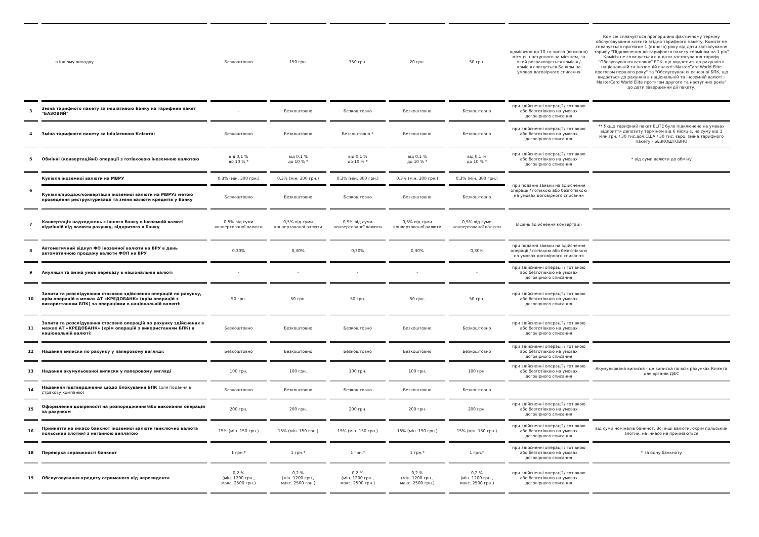| | в іншому випадку | Безкоштовно | 150 грн. | 750 грн. | 20 грн. | 50 грн. | щомісячно до 10-го числа (включно) місяця, наступного за місяцем, за який розраховується комісія / комісія списується Банком на умовах договірного списання | Комісія сплачується пропорційно фактичному терміну обслуговування клієнта згідно тарифного пакету. Комісія не сплачується протягом 1 (одного) року від дати застосування тарифу "Підключення до тарифного пакету терміном на 1 рік" Комісія не сплачується від дати застосування тарифу "Обслугоування основної БПК, що видається до рахунків в національній та іноземній валюті:-MasterCard World Elite протягом першого року" та "Обслугоування основної БПК, що видається до рахунків в національній та іноземній валюті:-MasterCard World Elite протягом другого та наступних років" до дати завершення дії пакету. |
| 3 | Зміна тарифного пакету за ініціативою Банку на тарифний пакет "БАЗОВИЙ" | - | Безкоштовно | Безкоштовно | Безкоштовно | Безкоштовно | при здійсненні операції / готівкою або безготівкою на умовах договірного списання | |
| 4 | Зміна тарифного пакету за ініціативою Клієнта: | Безкоштовно | Безкоштовно | Безкоштовно * | Безкоштовно | Безкоштовно | при здійсненні операції / готівкою або безготівкою на умовах договірного списання | ** Якщо тарифний пакет ELITE було підключено на умовах відкриття депозиту терміном від 6 місяців, на суму від 1 млн.грн. / 30 тис.дол.США / 30 тис. євро, зміна тарифного пакету - БЕЗКОШТОВНО |
| 5 | Обмінні (конвертаційні) операції з готівковою іноземною валютою | від 0,1 % до 10 % * | від 0,1 % до 10 % * | від 0,1 % до 10 % * | від 0,1 % до 10 % * | від 0,1 % до 10 % * | при здійсненні операції / готівкою або безготівкою на умовах договірного списання | * від суми валюти до обміну |
| 6 | Купівля іноземної валюти на МВРУ | 0,3% (мін. 300 грн.) | 0,3% (мін. 300 грн.) | 0,3% (мін. 300 грн.) | 0,3% (мін. 300 грн.) | 0,3% (мін. 300 грн.) | при поданні заявки на здійснення операції / готівкою або безготівкою на умовах договірного списання | |
| | Купівля/продаж/конвертація іноземної валюти на МВРУз метою проведення реструктуризації та зміни валюти кредитів у Банку | Безкоштовно | Безкоштовно | Безкоштовно | Безкоштовно | Безкоштовно | | |
| 7 | Конвертація надходжень з іншого банку в іноземній валюті відмінній від валюти рахунку, відкритого в Банку | 0,5% від суми конвертованої валюти | 0,5% від суми конвертованої валюти | 0,5% від суми конвертованої валюти | 0,5% від суми конвертованої валюти | 0,5% від суми конвертованої валюти | В день здійснення конвертації | |
| 8 | Автоматичний відкуп ФО іноземної валюти на ВРУ в день автоматичною продажу валюти ФОП на ВРУ | 0,30% | 0,30% | 0,30% | 0,30% | 0,30% | при поданні заявки на здійснення операції / готівкою або безготівкою на умовах договірного списання | |
| 9 | Ануляція та зміна умов переказу в національній валюті | - | - | - | - | - | при здійсненні операції / готівкою або безготівкою на умовах договірного списання | |
| 10 | Запити та розслідування стосовно здійснення операцій по рахунку, крім операцій в межах АТ «КРЕДОБАНК» (крім операцій з використанням БПК) за операціями в національній валюті: | 50 грн. | 50 грн. | 50 грн. | 50 грн. | 50 грн. | при здійсненні операції / готівкою або безготівкою на умовах договірного списання | |
| 11 | Запити та розслідування стосовно операцій по рахунку здійснених в межах АТ «КРЕДОБАНК» (крім операцій з використанням БПК) в національній валюті: | Безкоштовно | Безкоштовно | Безкоштовно | Безкоштовно | Безкоштовно | при здійсненні операції / готівкою або безготівкою на умовах договірного списання | |
| 12 | Надання виписки по рахунку у паперовому вигляді: | Безкоштовно | Безкоштовно | Безкоштовно | Безкоштовно | Безкоштовно | при здійсненні операції / готівкою або безготівкою на умовах договірного списання | |
| 13 | Надання акумульованої виписки у паперовому вигляді | 100 грн. | 100 грн. | 100 грн. | 100 грн. | 100 грн. | при здійсненні операції / готівкою або безготівкою на умовах договірного списання | Акумульована виписка - це виписка по всіх рахунках Клієнта для органів ДФС |
| 14 | Наданння підтвердження щодо блокування БПК (для подання в страхову компанію) | Безкоштовно | Безкоштовно | Безкоштовно | Безкоштовно | Безкоштовно | | |
| 15 | Оформлення довіреності на розпорядження/або виконання операцій за рахунком | 200 грн. | 200 грн. | 200 грн. | 200 грн. | 200 грн. | при здійсненні операції / готівкою або безготівкою на умовах договірного списання | |
| 16 | Прийняття на інкасо банкнот іноземної валюти (виключно валюта польський злотий) з негайною виплатою | 15% (мін. 150 грн.) | 15% (мін. 150 грн.) | 15% (мін. 150 грн.) | 15% (мін. 150 грн.) | 15% (мін. 150 грн.) | при здійсненні операції / готівкою або безготівкою на умовах договірного списання | від суми номіналів банкнот. Всі інші валюти, окрім польський злотий, на інкасо не приймаються |
| 18 | Перевірка справжності банкнот | 1 грн.* | 1 грн.* | 1 грн.* | 1 грн.* | 1 грн.* | при здійсненні операції / готівкою або безготівкою на умовах договірного списання | * за одну банкноту |
| 19 | Обслуговування кредиту отриманого від нерезидента | 0,2 % (мін. 1200 грн., макс. 2500 грн.) | 0,2 % (мін. 1200 грн., макс. 2500 грн.) | 0,2 % (мін. 1200 грн., макс. 2500 грн.) | 0,2 % (мін. 1200 грн., макс. 2500 грн.) | 0,2 % (мін. 1200 грн., макс. 2500 грн.) | при здійсненні операції / готівкою або безготівкою на умовах договірного списання | |